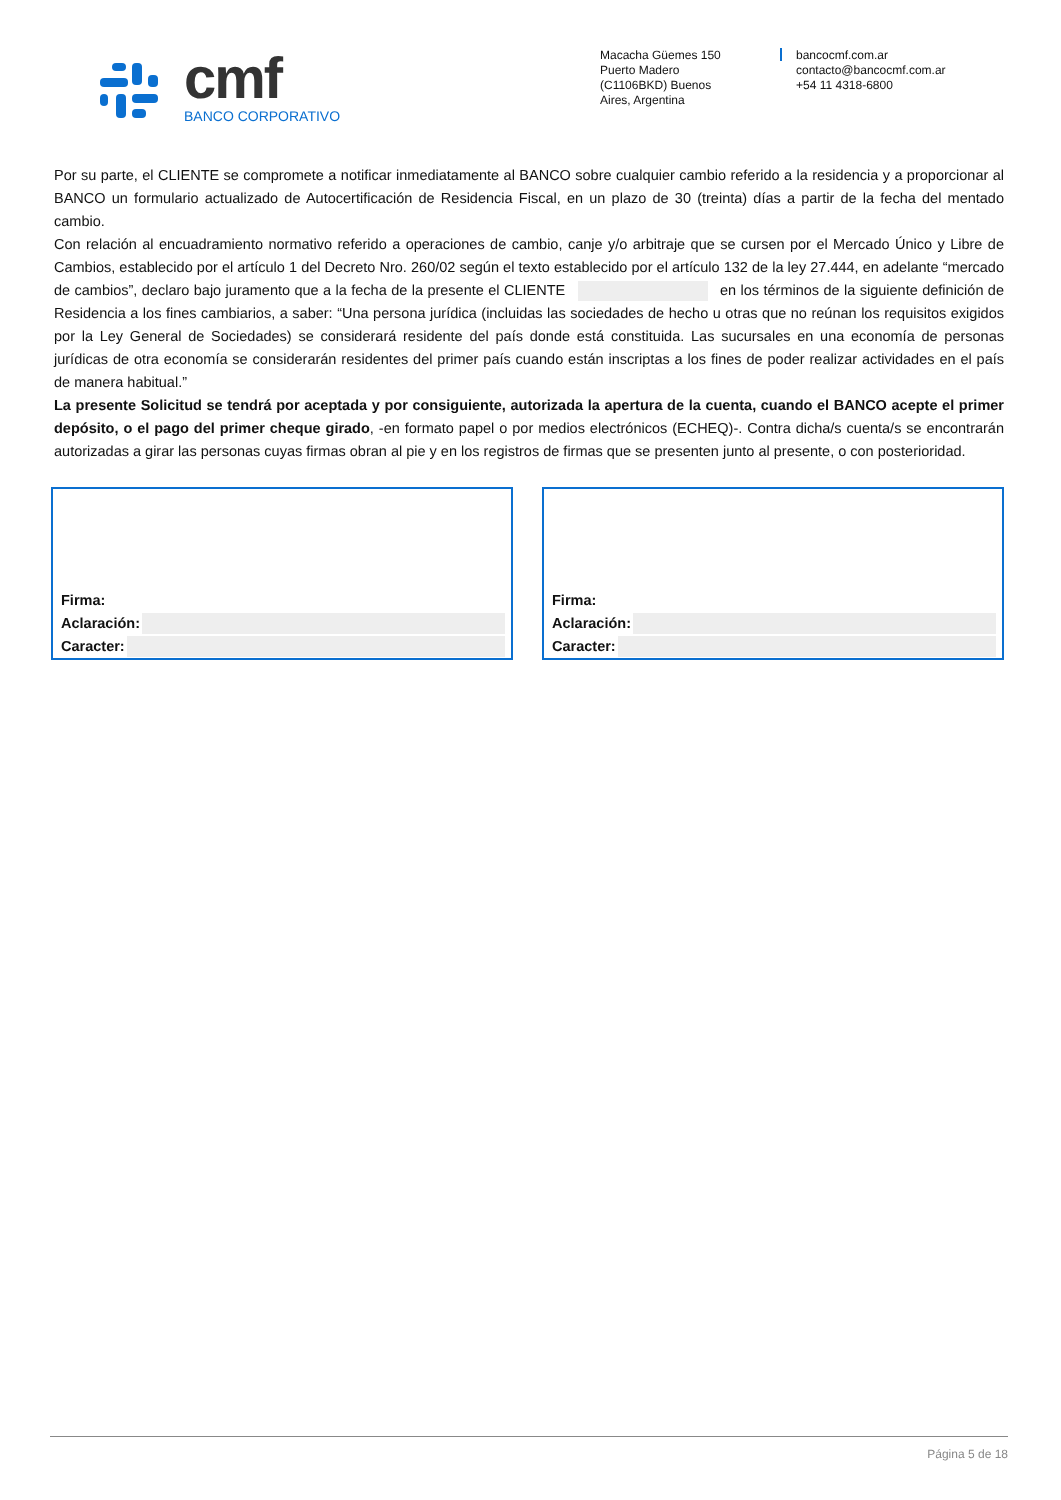cmf
BANCO CORPORATIVO
Macacha Güemes 150
Puerto Madero
(C1106BKD) Buenos
Aires, Argentina
bancocmf.com.ar
contacto@bancocmf.com.ar
+54 11 4318-6800
Por su parte, el CLIENTE se compromete a notificar inmediatamente al BANCO sobre cualquier cambio referido a la residencia y a proporcionar al BANCO un formulario actualizado de Autocertificación de Residencia Fiscal, en un plazo de 30 (treinta) días a partir de la fecha del mentado cambio.
Con relación al encuadramiento normativo referido a operaciones de cambio, canje y/o arbitraje que se cursen por el Mercado Único y Libre de Cambios, establecido por el artículo 1 del Decreto Nro. 260/02 según el texto establecido por el artículo 132 de la ley 27.444, en adelante “mercado de cambios”, declaro bajo juramento que a la fecha de la presente el CLIENTE en los términos de la siguiente definición de Residencia a los fines cambiarios, a saber: “Una persona jurídica (incluidas las sociedades de hecho u otras que no reúnan los requisitos exigidos por la Ley General de Sociedades) se considerará residente del país donde está constituida. Las sucursales en una economía de personas jurídicas de otra economía se considerarán residentes del primer país cuando están inscriptas a los fines de poder realizar actividades en el país de manera habitual.”
La presente Solicitud se tendrá por aceptada y por consiguiente, autorizada la apertura de la cuenta, cuando el BANCO acepte el primer depósito, o el pago del primer cheque girado, -en formato papel o por medios electrónicos (ECHEQ)-. Contra dicha/s cuenta/s se encontrarán autorizadas a girar las personas cuyas firmas obran al pie y en los registros de firmas que se presenten junto al presente, o con posterioridad.
Firma:
Aclaración:
Caracter:
Firma:
Aclaración:
Caracter:
Página 5 de 18